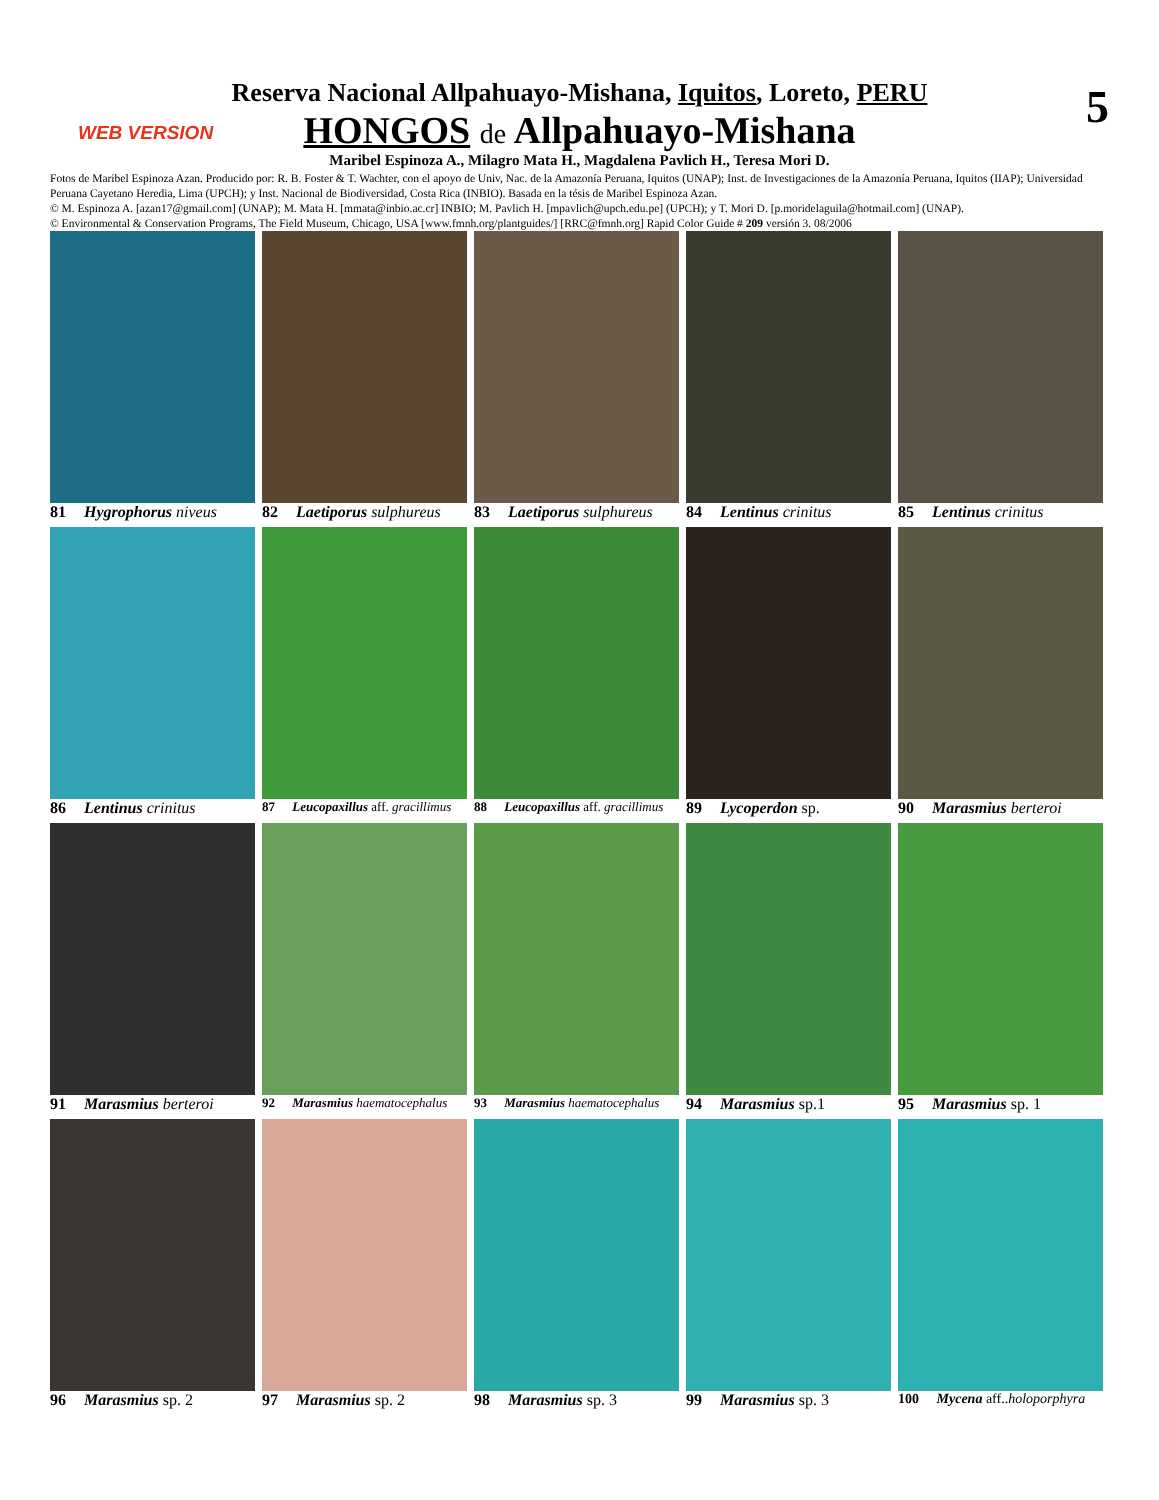WEB VERSION 5
Reserva Nacional Allpahuayo-Mishana, Iquitos, Loreto, PERU
HONGOS de Allpahuayo-Mishana
Maribel Espinoza A., Milagro Mata H., Magdalena Pavlich H., Teresa Mori D.
Fotos de Maribel Espinoza Azan. Producido por: R. B. Foster & T. Wachter, con el apoyo de Univ, Nac. de la Amazonía Peruana, Iquitos (UNAP); Inst. de Investigaciones de la Amazonía Peruana, Iquitos (IIAP); Universidad Peruana Cayetano Heredia, Lima (UPCH); y Inst. Nacional de Biodiversidad, Costa Rica (INBIO). Basada en la tésis de Maribel Espinoza Azan.
© M. Espinoza A. [azan17@gmail.com] (UNAP); M. Mata H. [mmata@inbio.ac.cr] INBIO; M. Pavlich H. [mpavlich@upch.edu.pe] (UPCH); y T. Mori D. [p.moridelaguila@hotmail.com] (UNAP).
© Environmental & Conservation Programs, The Field Museum, Chicago, USA [www.fmnh.org/plantguides/] [RRC@fmnh.org] Rapid Color Guide # 209 versión 3. 08/2006
81 Hygrophorus niveus
82 Laetiporus sulphureus
83 Laetiporus sulphureus
84 Lentinus crinitus
85 Lentinus crinitus
86 Lentinus crinitus
87 Leucopaxillus aff. gracillimus
88 Leucopaxillus aff. gracillimus
89 Lycoperdon sp.
90 Marasmius berteroi
91 Marasmius berteroi
92 Marasmius haematocephalus
93 Marasmius haematocephalus
94 Marasmius sp.1
95 Marasmius sp. 1
96 Marasmius sp. 2
97 Marasmius sp. 2
98 Marasmius sp. 3
99 Marasmius sp. 3
100 Mycena aff..holoporphyra